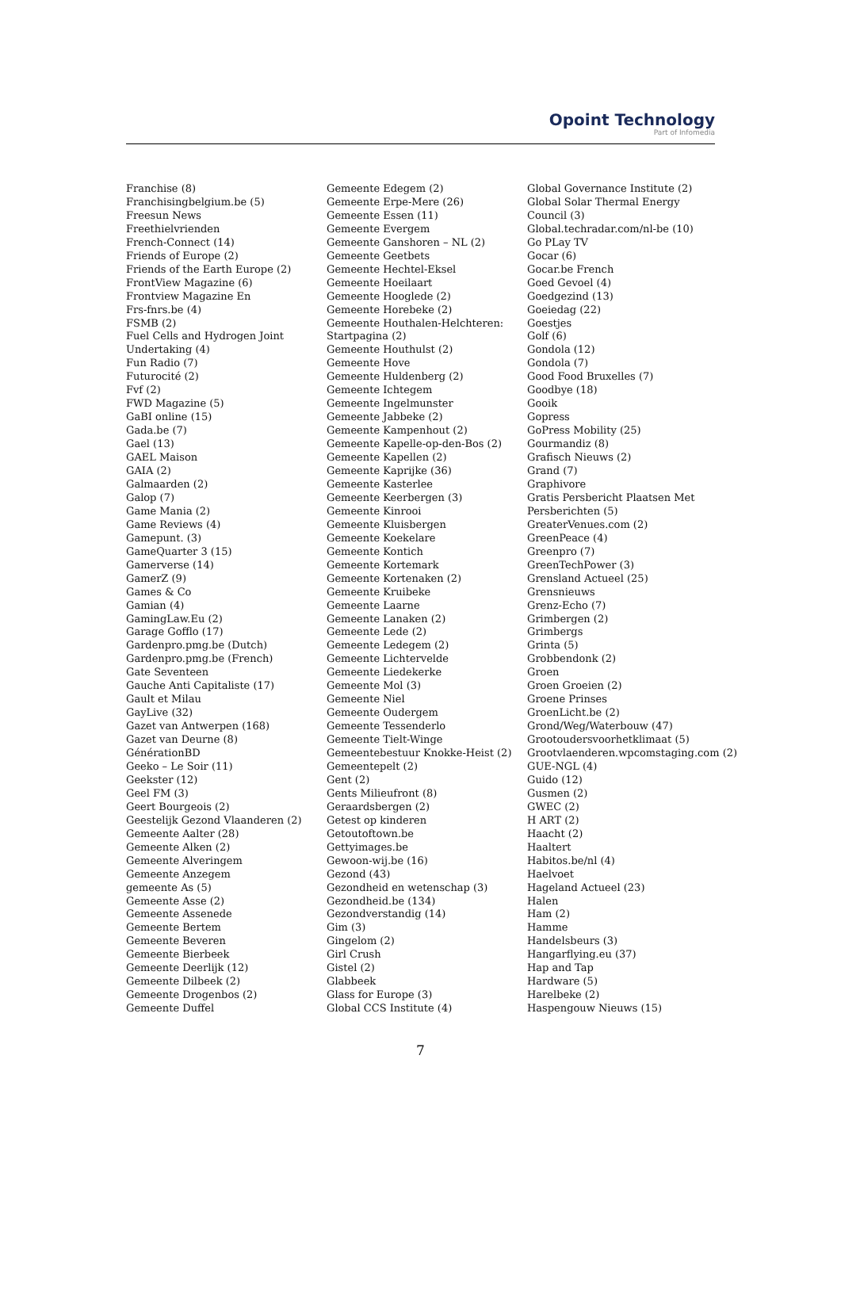Opoint Technology
Part of Infomedia
Franchise (8)
Franchisingbelgium.be (5)
Freesun News
Freethielvrienden
French-Connect (14)
Friends of Europe (2)
Friends of the Earth Europe (2)
FrontView Magazine (6)
Frontview Magazine En
Frs-fnrs.be (4)
FSMB (2)
Fuel Cells and Hydrogen Joint
Undertaking (4)
Fun Radio (7)
Futurocité (2)
Fvf (2)
FWD Magazine (5)
GaBI online (15)
Gada.be (7)
Gael (13)
GAEL Maison
GAIA (2)
Galmaarden (2)
Galop (7)
Game Mania (2)
Game Reviews (4)
Gamepunt. (3)
GameQuarter 3 (15)
Gamerverse (14)
GamerZ (9)
Games & Co
Gamian (4)
GamingLaw.Eu (2)
Garage Gofflo (17)
Gardenpro.pmg.be (Dutch)
Gardenpro.pmg.be (French)
Gate Seventeen
Gauche Anti Capitaliste (17)
Gault et Milau
GayLive (32)
Gazet van Antwerpen (168)
Gazet van Deurne (8)
GénérationBD
Geeko – Le Soir (11)
Geekster (12)
Geel FM (3)
Geert Bourgeois (2)
Geestelijk Gezond Vlaanderen (2)
Gemeente Aalter (28)
Gemeente Alken (2)
Gemeente Alveringem
Gemeente Anzegem
gemeente As (5)
Gemeente Asse (2)
Gemeente Assenede
Gemeente Bertem
Gemeente Beveren
Gemeente Bierbeek
Gemeente Deerlijk (12)
Gemeente Dilbeek (2)
Gemeente Drogenbos (2)
Gemeente Duffel
Gemeente Edegem (2)
Gemeente Erpe-Mere (26)
Gemeente Essen (11)
Gemeente Evergem
Gemeente Ganshoren – NL (2)
Gemeente Geetbets
Gemeente Hechtel-Eksel
Gemeente Hoeilaart
Gemeente Hooglede (2)
Gemeente Horebeke (2)
Gemeente Houthalen-Helchteren:
Startpagina (2)
Gemeente Houthulst (2)
Gemeente Hove
Gemeente Huldenberg (2)
Gemeente Ichtegem
Gemeente Ingelmunster
Gemeente Jabbeke (2)
Gemeente Kampenhout (2)
Gemeente Kapelle-op-den-Bos (2)
Gemeente Kapellen (2)
Gemeente Kaprijke (36)
Gemeente Kasterlee
Gemeente Keerbergen (3)
Gemeente Kinrooi
Gemeente Kluisbergen
Gemeente Koekelare
Gemeente Kontich
Gemeente Kortemark
Gemeente Kortenaken (2)
Gemeente Kruibeke
Gemeente Laarne
Gemeente Lanaken (2)
Gemeente Lede (2)
Gemeente Ledegem (2)
Gemeente Lichtervelde
Gemeente Liedekerke
Gemeente Mol (3)
Gemeente Niel
Gemeente Oudergem
Gemeente Tessenderlo
Gemeente Tielt-Winge
Gemeentebestuur Knokke-Heist (2)
Gemeentepelt (2)
Gent (2)
Gents Milieufront (8)
Geraardsbergen (2)
Getest op kinderen
Getoutoftown.be
Gettyimages.be
Gewoon-wij.be (16)
Gezond (43)
Gezondheid en wetenschap (3)
Gezondheid.be (134)
Gezondverstandig (14)
Gim (3)
Gingelom (2)
Girl Crush
Gistel (2)
Glabbeek
Glass for Europe (3)
Global CCS Institute (4)
Global Governance Institute (2)
Global Solar Thermal Energy
Council (3)
Global.techradar.com/nl-be (10)
Go PLay TV
Gocar (6)
Gocar.be French
Goed Gevoel (4)
Goedgezind (13)
Goeiedag (22)
Goestjes
Golf (6)
Gondola (12)
Gondola (7)
Good Food Bruxelles (7)
Goodbye (18)
Gooik
Gopress
GoPress Mobility (25)
Gourmandiz (8)
Grafisch Nieuws (2)
Grand (7)
Graphivore
Gratis Persbericht Plaatsen Met
Persberichten (5)
GreaterVenues.com (2)
GreenPeace (4)
Greenpro (7)
GreenTechPower (3)
Grensland Actueel (25)
Grensnieuws
Grenz-Echo (7)
Grimbergen (2)
Grimbergs
Grinta (5)
Grobbendonk (2)
Groen
Groen Groeien (2)
Groene Prinses
GroenLicht.be (2)
Grond/Weg/Waterbouw (47)
Grootoudersvoorhetklimaat (5)
Grootvlaenderen.wpcomstaging.com (2)
GUE-NGL (4)
Guido (12)
Gusmen (2)
GWEC (2)
H ART (2)
Haacht (2)
Haaltert
Habitos.be/nl (4)
Haelvoet
Hageland Actueel (23)
Halen
Ham (2)
Hamme
Handelsbeurs (3)
Hangarflying.eu (37)
Hap and Tap
Hardware (5)
Harelbeke (2)
Haspengouw Nieuws (15)
7